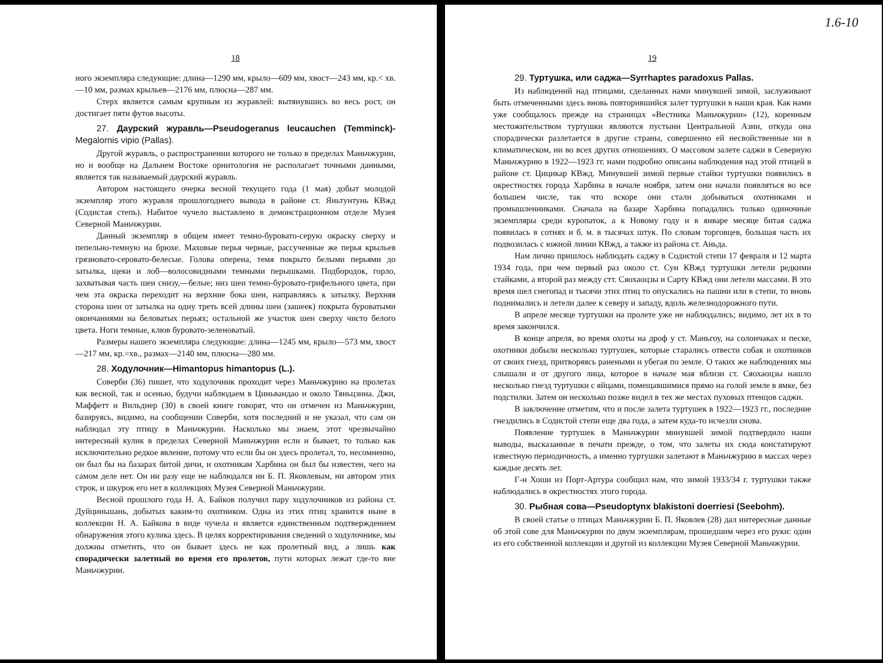18
ного экземпляра следующие: длина—1290 мм, крыло—609 мм, хвост—243 мм, кр.< хв.—10 мм, размах крыльев—2176 мм, плюсна—287 мм.
Стерх является самым крупным из журавлей: вытянувшись во весь рост, он достигает пяти футов высоты.
27. Даурский журавль—Pseudogeranus leucauchen (Temminck)- Megalornis vipio (Pallas).
Другой журавль, о распространении которого не только в пределах Маньчжурии, но и вообще на Дальнем Востоке орнитология не располагает точными данными, является так называемый даурский журавль.
Автором настоящего очерка весной текущего года (1 мая) добыт молодой экземпляр этого журавля прошлогоднего вывода в районе ст. Яньтунтунь КВжд (Содистая степь). Набитое чучело выставлено в демонстрационном отделе Музея Северной Маньчжурии.
Данный экземпляр в общем имеет темно-буровато-серую окраску сверху и пепельно-темную на брюхе. Маховые перья черные, рассученные же перья крыльев грязновато-серовато-белесые. Голова оперена, темя покрыто белыми перьями до затылка, щеки и лоб—волосовидными темными перышками. Подбородок, горло, захватывая часть шеи снизу,—белые; низ шеи темно-буровато-грифельного цвета, при чем эта окраска переходит на верхние бока шеи, направляясь к затылку. Верхняя сторона шеи от затылка на одну треть всей длины шеи (зашеек) покрыта буроватыми окончаниями на беловатых перьях; остальной же участок шеи сверху чисто белого цвета. Ноги темные, клюв буровато-зеленоватый.
Размеры нашего экземпляра следующие: длина—1245 мм, крыло—573 мм, хвост—217 мм, кр.=хв., размах—2140 мм, плюсна—280 мм.
28. Ходулочник—Himantopus himantopus (L.).
Соверби (36) пишет, что ходулочник проходит через Маньчжурию на пролетах как весной, так и осенью, будучи наблюдаем в Циньвандао и около Тяньцзина. Джи, Маффетт и Вильднер (30) в своей книге говорят, что он отмечен из Маньчжурии, базируясь, видимо, на сообщении Соверби, хотя последний и не указал, что сам он наблюдал эту птицу в Маньчжурии. Насколько мы знаем, этот чрезвычайно интересный кулик в пределах Северной Маньчжурии если и бывает, то только как исключительно редкое явление, потому что если бы он здесь пролетал, то, несомненно, он был бы на базарах битой дичи, и охотникам Харбина он был бы известен, чего на самом деле нет. Он ни разу еще не наблюдался ни Б. П. Яковлевым, ни автором этих строк, и шкурок его нет в коллекциях Музея Северной Маньчжурии.
Весной прошлого года Н. А. Байков получил пару ходулочников из района ст. Дуйциньшань, добытых каким-то охотником. Одна из этих птиц хранится ныне в коллекции Н. А. Байкова в виде чучела и является единственным подтверждением обнаружения этого кулика здесь. В целях корректирования сведений о ходулочнике, мы должны отметить, что он бывает здесь не как пролетный вид, а лишь как спорадически залетный во время его пролетов, пути которых лежат где-то вне Маньчжурии.
1.6-10
19
29. Туртушка, или саджа—Syrrhaptes paradoxus Pallas.
Из наблюдений над птицами, сделанных нами минувшей зимой, заслуживают быть отмеченными здесь вновь повторившийся залет туртушки в наши края. Как нами уже сообщалось прежде на страницах «Вестника Маньчжурии» (12), коренным местожительством туртушки являются пустыни Центральной Азии, откуда она спорадически разлетается в другие страны, совершенно ей несвойственные ни в климатическом, ни во всех других отношениях. О массовом залете саджи в Северную Маньчжурию в 1922—1923 гг. нами подробно описаны наблюдения над этой птицей в районе ст. Цицикар КВжд. Минувшей зимой первые стайки туртушки появились в окрестностях города Харбина в начале ноября, затем они начали появляться во все большем числе, так что вскоре они стали добываться охотниками и промышленниками. Сначала на базаре Харбина попадались только одиночные экземпляры среди куропаток, а к Новому году и в январе месяце битая саджа появилась в сотнях и б. м. в тысячах штук. По словам торговцев, большая часть их подвозилась с южной линии КВжд, а также из района ст. Аньда.
Нам лично пришлось наблюдать саджу в Содистой степи 17 февраля и 12 марта 1934 года, при чем первый раз около ст. Сун КВжд туртушки летели редкими стайками, а второй раз между стт. Сяохаоцзы и Сарту КВжд они летели массами. В это время шел снегопад и тысячи этих птиц то опускались на пашни или в степи, то вновь поднимались и летели далее к северу и западу, вдоль железнодорожного пути.
В апреле месяце туртушки на пролете уже не наблюдались; видимо, лет их в то время закончился.
В конце апреля, во время охоты на дроф у ст. Маньгоу, на солончаках и песке, охотники добыли несколько туртушек, которые старались отвести собак и охотников от своих гнезд, притворяясь ранеными и убегая по земле. О таких же наблюдениях мы слышали и от другого лица, которое в начале мая вблизи ст. Сяохаоцзы нашло несколько гнезд туртушки с яйцами, помещавшимися прямо на голой земле в ямке, без подстилки. Затем он несколько позже видел в тех же местах пуховых птенцов саджи.
В заключение отметим, что и после залета туртушек в 1922—1923 гг., последние гнездились в Содистой степи еще два года, а затем куда-то исчезли снова.
Появление туртушек в Маньчжурии минувшей зимой подтвердило наши выводы, высказанные в печати прежде, о том, что залеты их сюда констатируют известную периодичность, а именно туртушки залетают в Маньчжурию в массах через каждые десять лет.
Г-н Хоши из Порт-Артура сообщил нам, что зимой 1933/34 г. туртушки также наблюдались в окрестностях этого города.
30. Рыбная сова—Pseudoptynx blakistoni doerriesi (Seebohm).
В своей статье о птицах Маньчжурии Б. П. Яковлев (28) дал интересные данные об этой сове для Маньчжурии по двум экземплярам, прошедшим через его руки: один из его собственной коллекции и другой из коллекции Музея Северной Маньчжурии.